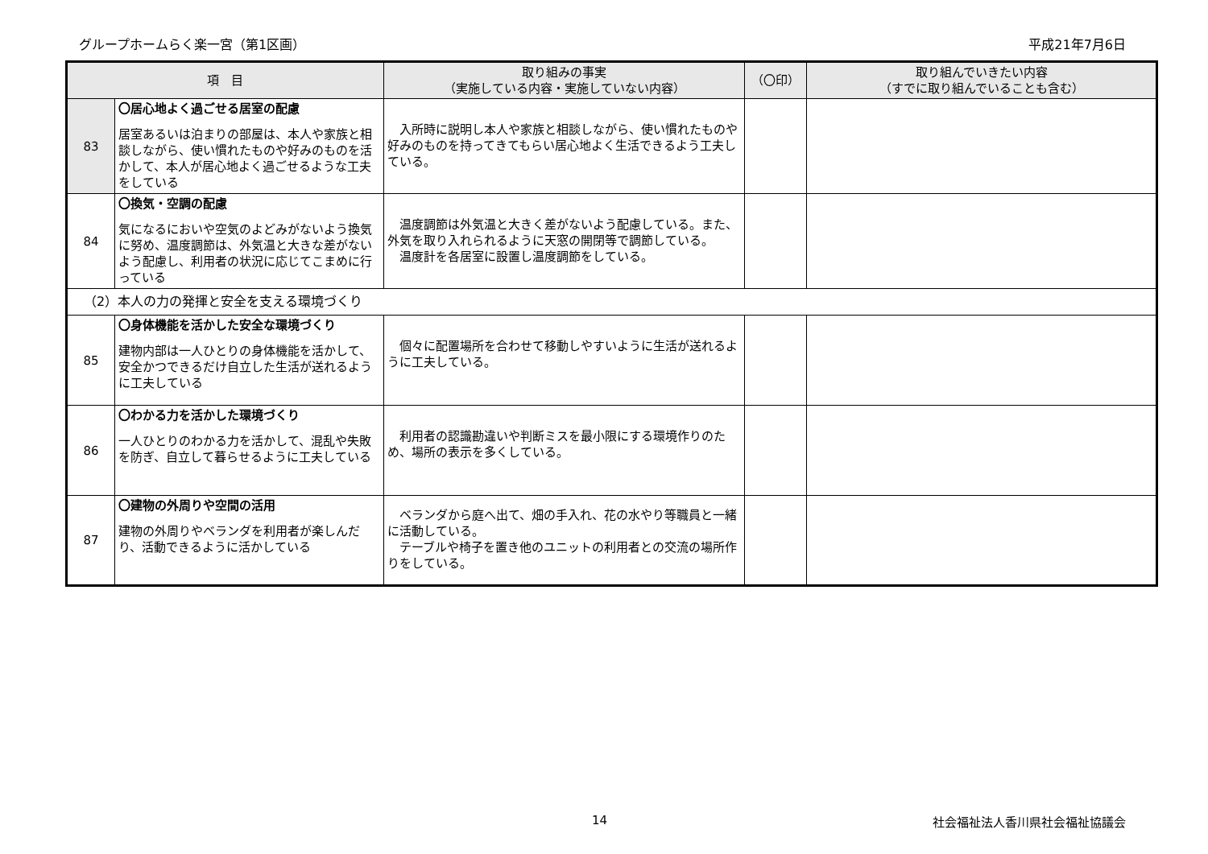グループホームらく楽一宮（第1区画） 平成21年7月6日
| 項 目 | | 取り組みの事実 （実施している内容・実施していない内容） | （〇印） | 取り組んでいきたい内容 （すでに取り組んでいることも含む） |
| --- | --- | --- | --- | --- |
| 83 | 〇居心地よく過ごせる居室の配慮 居室あるいは泊まりの部屋は、本人や家族と相談しながら、使い慣れたものや好みのものを活かして、本人が居心地よく過ごせるような工夫をしている | 入所時に説明し本人や家族と相談しながら、使い慣れたものや好みのものを持ってきてもらい居心地よく生活できるよう工夫している。 | | |
| 84 | 〇換気・空調の配慮 気になるにおいや空気のよどみがないよう換気に努め、温度調節は、外気温と大きな差がないよう配慮し、利用者の状況に応じてこまめに行っている | 温度調節は外気温と大きく差がないよう配慮している。また、外気を取り入れられるように天窓の開閉等で調節している。 温度計を各居室に設置し温度調節をしている。 | | |
| （2）本人の力の発揮と安全を支える環境づくり | | | | |
| 85 | 〇身体機能を活かした安全な環境づくり 建物内部は一人ひとりの身体機能を活かして、安全かつできるだけ自立した生活が送れるように工夫している | 個々に配置場所を合わせて移動しやすいように生活が送れるように工夫している。 | | |
| 86 | 〇わかる力を活かした環境づくり 一人ひとりのわかる力を活かして、混乱や失敗を防ぎ、自立して暮らせるように工夫している | 利用者の認識勘違いや判断ミスを最小限にする環境作りのため、場所の表示を多くしている。 | | |
| 87 | 〇建物の外周りや空間の活用 建物の外周りやベランダを利用者が楽しんだり、活動できるように活かしている | ベランダから庭へ出て、畑の手入れ、花の水やり等職員と一緒に活動している。 テーブルや椅子を置き他のユニットの利用者との交流の場所作りをしている。 | | |
14 社会福祉法人香川県社会福祉協議会